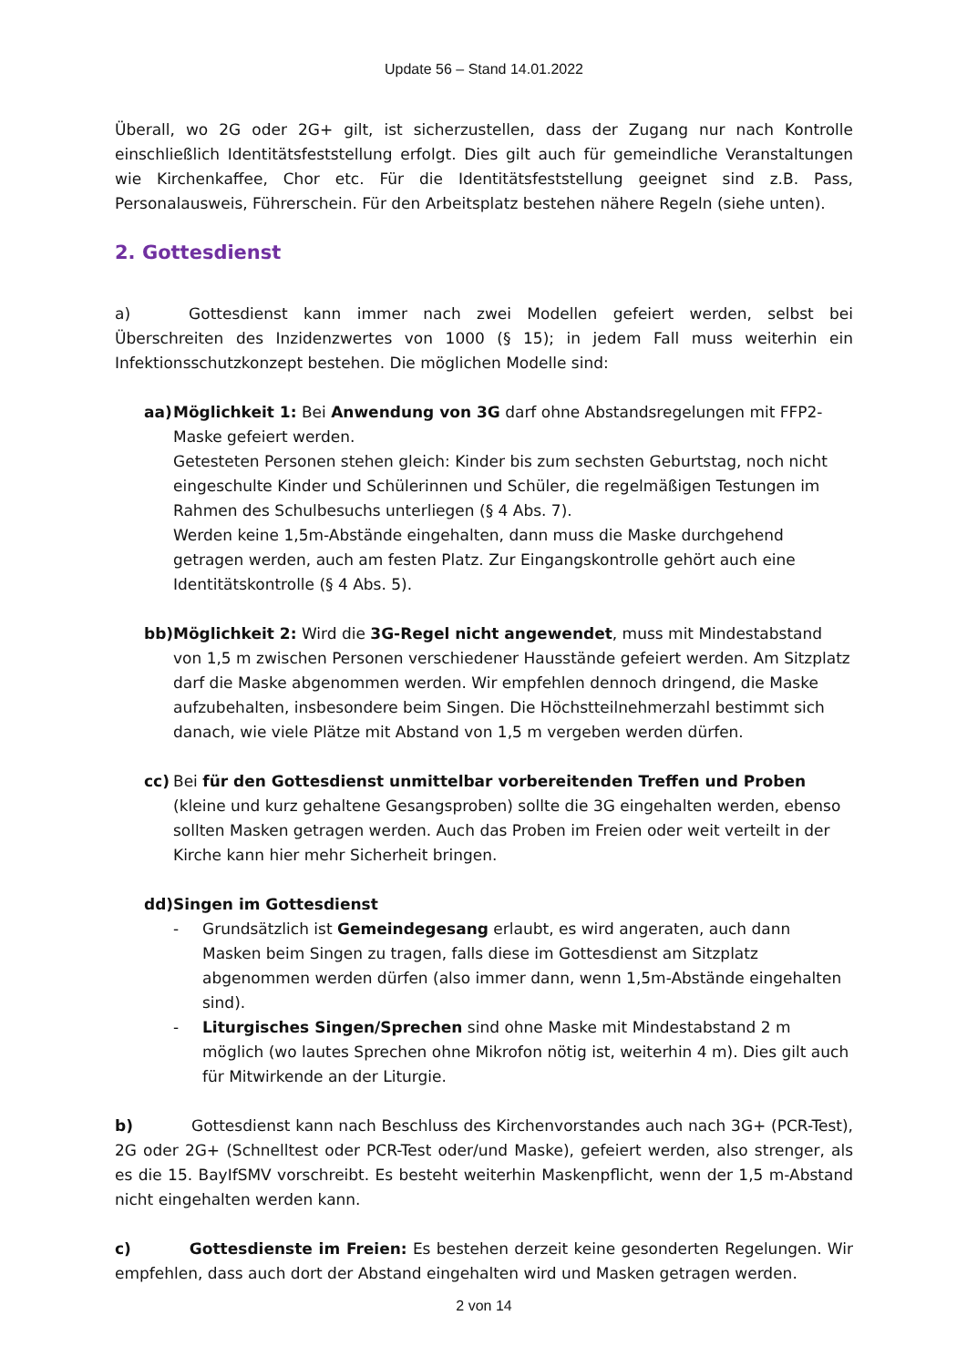Update 56 – Stand 14.01.2022
Überall, wo 2G oder 2G+ gilt, ist sicherzustellen, dass der Zugang nur nach Kontrolle einschließlich Identitätsfeststellung erfolgt. Dies gilt auch für gemeindliche Veranstaltungen wie Kirchenkaffee, Chor etc. Für die Identitätsfeststellung geeignet sind z.B. Pass, Personalausweis, Führerschein. Für den Arbeitsplatz bestehen nähere Regeln (siehe unten).
2. Gottesdienst
a) Gottesdienst kann immer nach zwei Modellen gefeiert werden, selbst bei Überschreiten des Inzidenzwertes von 1000 (§ 15); in jedem Fall muss weiterhin ein Infektionsschutzkonzept bestehen. Die möglichen Modelle sind:
aa) Möglichkeit 1: Bei Anwendung von 3G darf ohne Abstandsregelungen mit FFP2-Maske gefeiert werden.
Getesteten Personen stehen gleich: Kinder bis zum sechsten Geburtstag, noch nicht eingeschulte Kinder und Schülerinnen und Schüler, die regelmäßigen Testungen im Rahmen des Schulbesuchs unterliegen (§ 4 Abs. 7).
Werden keine 1,5m-Abstände eingehalten, dann muss die Maske durchgehend getragen werden, auch am festen Platz. Zur Eingangskontrolle gehört auch eine Identitätskontrolle (§ 4 Abs. 5).
bb) Möglichkeit 2: Wird die 3G-Regel nicht angewendet, muss mit Mindestabstand von 1,5 m zwischen Personen verschiedener Hausstände gefeiert werden. Am Sitzplatz darf die Maske abgenommen werden. Wir empfehlen dennoch dringend, die Maske aufzubehalten, insbesondere beim Singen. Die Höchstteilnehmerzahl bestimmt sich danach, wie viele Plätze mit Abstand von 1,5 m vergeben werden dürfen.
cc) Bei für den Gottesdienst unmittelbar vorbereitenden Treffen und Proben (kleine und kurz gehaltene Gesangsproben) sollte die 3G eingehalten werden, ebenso sollten Masken getragen werden. Auch das Proben im Freien oder weit verteilt in der Kirche kann hier mehr Sicherheit bringen.
dd) Singen im Gottesdienst
- Grundsätzlich ist Gemeindegesang erlaubt, es wird angeraten, auch dann Masken beim Singen zu tragen, falls diese im Gottesdienst am Sitzplatz abgenommen werden dürfen (also immer dann, wenn 1,5m-Abstände eingehalten sind).
- Liturgisches Singen/Sprechen sind ohne Maske mit Mindestabstand 2 m möglich (wo lautes Sprechen ohne Mikrofon nötig ist, weiterhin 4 m). Dies gilt auch für Mitwirkende an der Liturgie.
b) Gottesdienst kann nach Beschluss des Kirchenvorstandes auch nach 3G+ (PCR-Test), 2G oder 2G+ (Schnelltest oder PCR-Test oder/und Maske), gefeiert werden, also strenger, als es die 15. BayIfSMV vorschreibt. Es besteht weiterhin Maskenpflicht, wenn der 1,5 m-Abstand nicht eingehalten werden kann.
c) Gottesdienste im Freien: Es bestehen derzeit keine gesonderten Regelungen. Wir empfehlen, dass auch dort der Abstand eingehalten wird und Masken getragen werden.
2 von 14